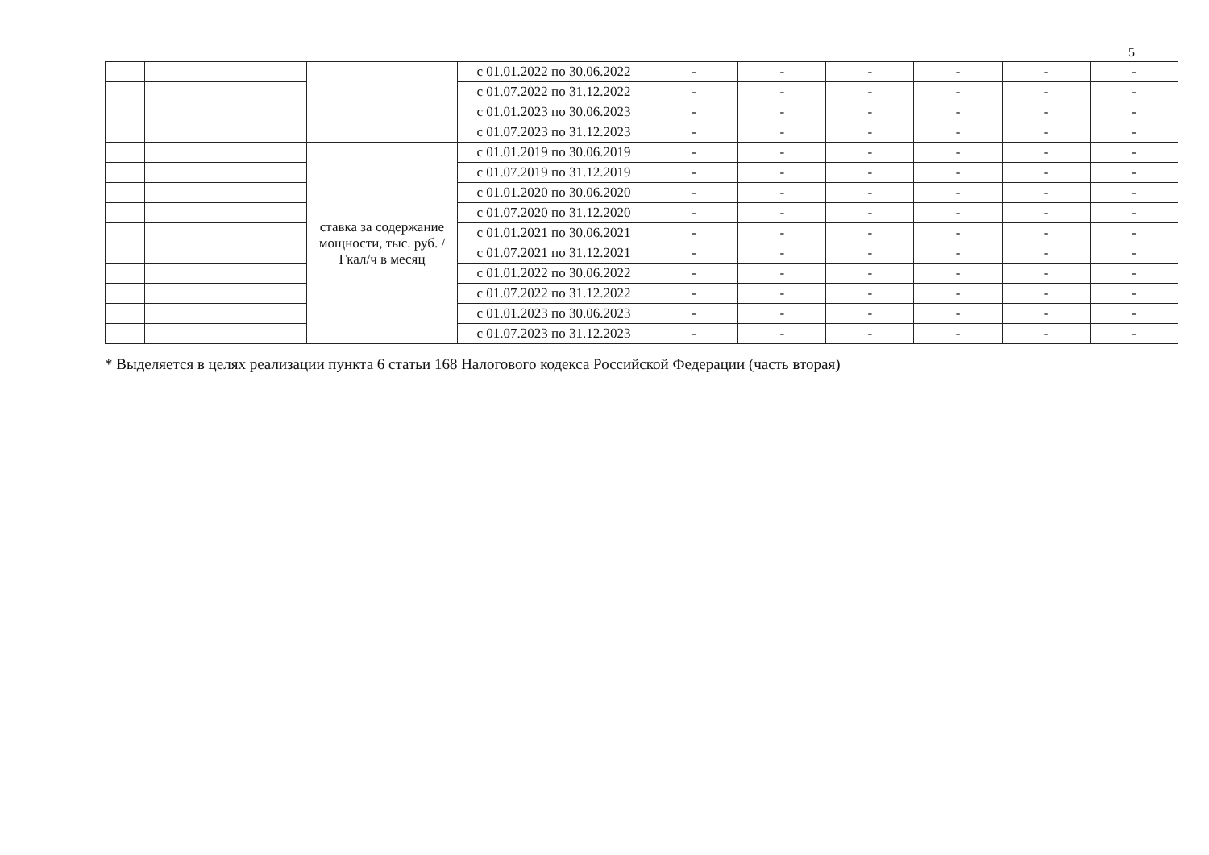5
| | | | с 01.01.2022 по 30.06.2022 | - | - | - | - | - | - |
| | | | с 01.07.2022 по 31.12.2022 | - | - | - | - | - | - |
| | | | с 01.01.2023 по 30.06.2023 | - | - | - | - | - | - |
| | | | с 01.07.2023 по 31.12.2023 | - | - | - | - | - | - |
| | | ставка за содержание мощности, тыс. руб. /Гкал/ч в месяц | с 01.01.2019 по 30.06.2019 | - | - | - | - | - | - |
| | | | с 01.07.2019 по 31.12.2019 | - | - | - | - | - | - |
| | | | с 01.01.2020 по 30.06.2020 | - | - | - | - | - | - |
| | | | с 01.07.2020 по 31.12.2020 | - | - | - | - | - | - |
| | | | с 01.01.2021 по 30.06.2021 | - | - | - | - | - | - |
| | | | с 01.07.2021 по 31.12.2021 | - | - | - | - | - | - |
| | | | с 01.01.2022 по 30.06.2022 | - | - | - | - | - | - |
| | | | с 01.07.2022 по 31.12.2022 | - | - | - | - | - | - |
| | | | с 01.01.2023 по 30.06.2023 | - | - | - | - | - | - |
| | | | с 01.07.2023 по 31.12.2023 | - | - | - | - | - | - |
* Выделяется в целях реализации пункта 6 статьи 168 Налогового кодекса Российской Федерации (часть вторая)